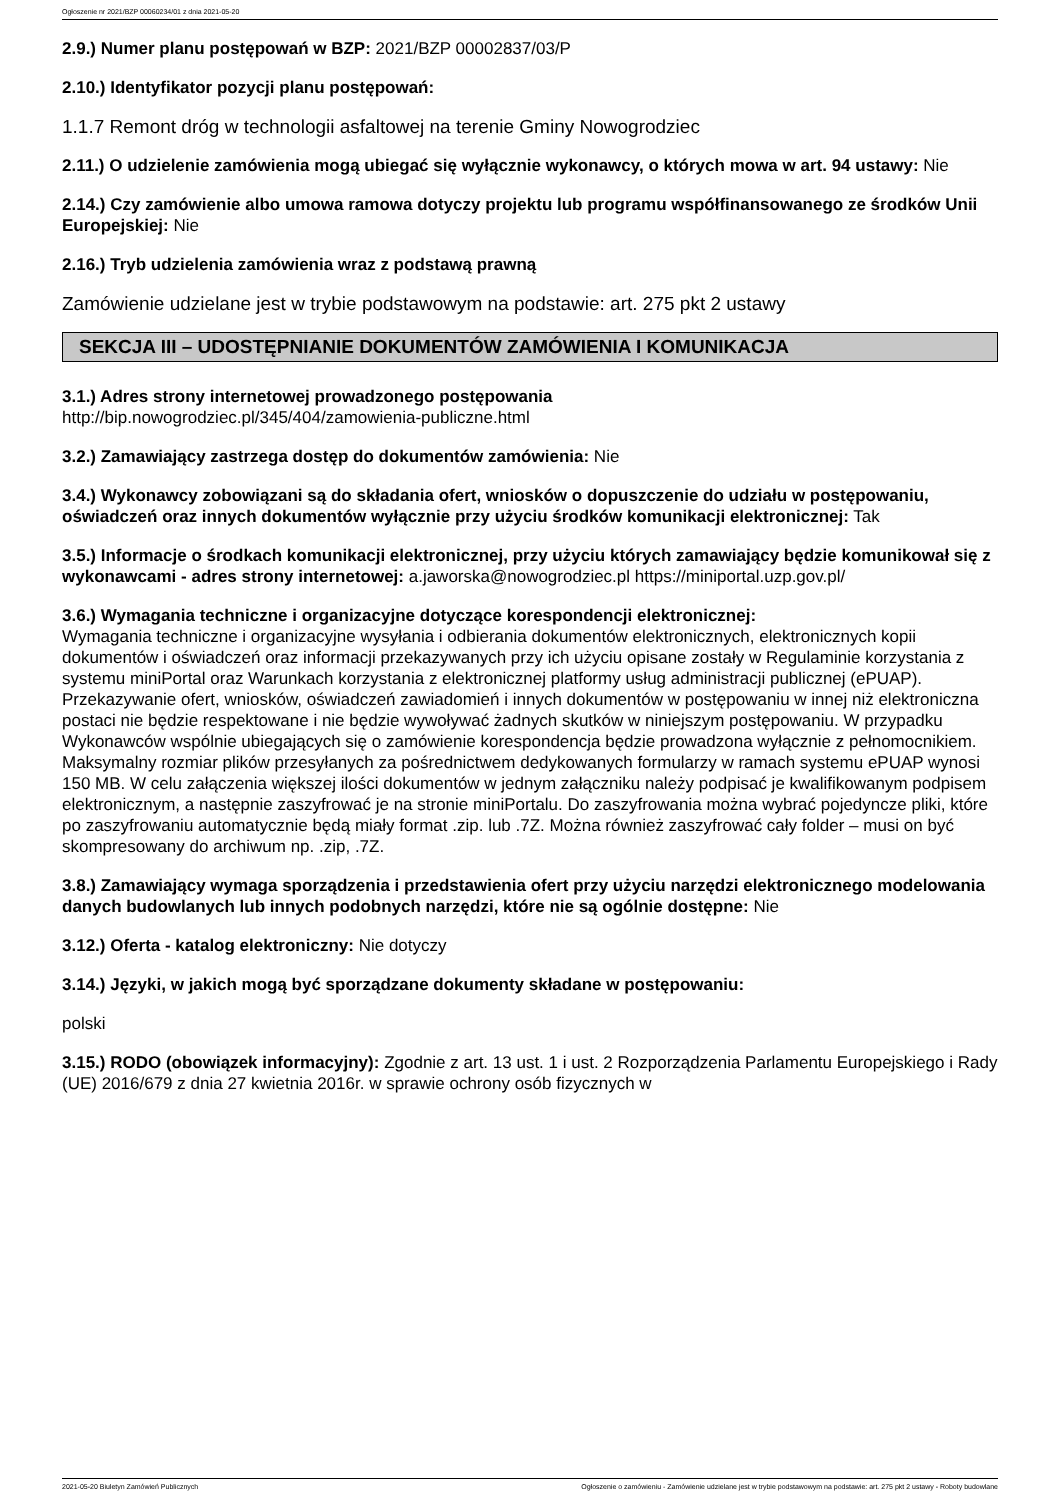Ogłoszenie nr 2021/BZP 00060234/01 z dnia 2021-05-20
2.9.) Numer planu postępowań w BZP: 2021/BZP 00002837/03/P
2.10.) Identyfikator pozycji planu postępowań:
1.1.7 Remont dróg w technologii asfaltowej na terenie Gminy Nowogrodziec
2.11.) O udzielenie zamówienia mogą ubiegać się wyłącznie wykonawcy, o których mowa w art. 94 ustawy: Nie
2.14.) Czy zamówienie albo umowa ramowa dotyczy projektu lub programu współfinansowanego ze środków Unii Europejskiej: Nie
2.16.) Tryb udzielenia zamówienia wraz z podstawą prawną
Zamówienie udzielane jest w trybie podstawowym na podstawie: art. 275 pkt 2 ustawy
SEKCJA III – UDOSTĘPNIANIE DOKUMENTÓW ZAMÓWIENIA I KOMUNIKACJA
3.1.) Adres strony internetowej prowadzonego postępowania
http://bip.nowogrodziec.pl/345/404/zamowienia-publiczne.html
3.2.) Zamawiający zastrzega dostęp do dokumentów zamówienia: Nie
3.4.) Wykonawcy zobowiązani są do składania ofert, wniosków o dopuszczenie do udziału w postępowaniu, oświadczeń oraz innych dokumentów wyłącznie przy użyciu środków komunikacji elektronicznej: Tak
3.5.) Informacje o środkach komunikacji elektronicznej, przy użyciu których zamawiający będzie komunikował się z wykonawcami - adres strony internetowej: a.jaworska@nowogrodziec.pl https://miniportal.uzp.gov.pl/
3.6.) Wymagania techniczne i organizacyjne dotyczące korespondencji elektronicznej:
Wymagania techniczne i organizacyjne wysyłania i odbierania dokumentów elektronicznych, elektronicznych kopii dokumentów i oświadczeń oraz informacji przekazywanych przy ich użyciu opisane zostały w Regulaminie korzystania z systemu miniPortal oraz Warunkach korzystania z elektronicznej platformy usług administracji publicznej (ePUAP). Przekazywanie ofert, wniosków, oświadczeń zawiadomień i innych dokumentów w postępowaniu w innej niż elektroniczna postaci nie będzie respektowane i nie będzie wywoływać żadnych skutków w niniejszym postępowaniu. W przypadku Wykonawców wspólnie ubiegających się o zamówienie korespondencja będzie prowadzona wyłącznie z pełnomocnikiem.
Maksymalny rozmiar plików przesyłanych za pośrednictwem dedykowanych formularzy w ramach systemu ePUAP wynosi 150 MB. W celu załączenia większej ilości dokumentów w jednym załączniku należy podpisać je kwalifikowanym podpisem elektronicznym, a następnie zaszyfrować je na stronie miniPortalu. Do zaszyfrowania można wybrać pojedyncze pliki, które po zaszyfrowaniu automatycznie będą miały format .zip. lub .7Z. Można również zaszyfrować cały folder – musi on być skompresowany do archiwum np. .zip, .7Z.
3.8.) Zamawiający wymaga sporządzenia i przedstawienia ofert przy użyciu narzędzi elektronicznego modelowania danych budowlanych lub innych podobnych narzędzi, które nie są ogólnie dostępne: Nie
3.12.) Oferta - katalog elektroniczny: Nie dotyczy
3.14.) Języki, w jakich mogą być sporządzane dokumenty składane w postępowaniu:
polski
3.15.) RODO (obowiązek informacyjny): Zgodnie z art. 13 ust. 1 i ust. 2 Rozporządzenia Parlamentu Europejskiego i Rady (UE) 2016/679 z dnia 27 kwietnia 2016r. w sprawie ochrony osób fizycznych w
2021-05-20 Biuletyn Zamówień Publicznych Ogłoszenie o zamówieniu - Zamówienie udzielane jest w trybie podstawowym na podstawie: art. 275 pkt 2 ustawy - Roboty budowlane